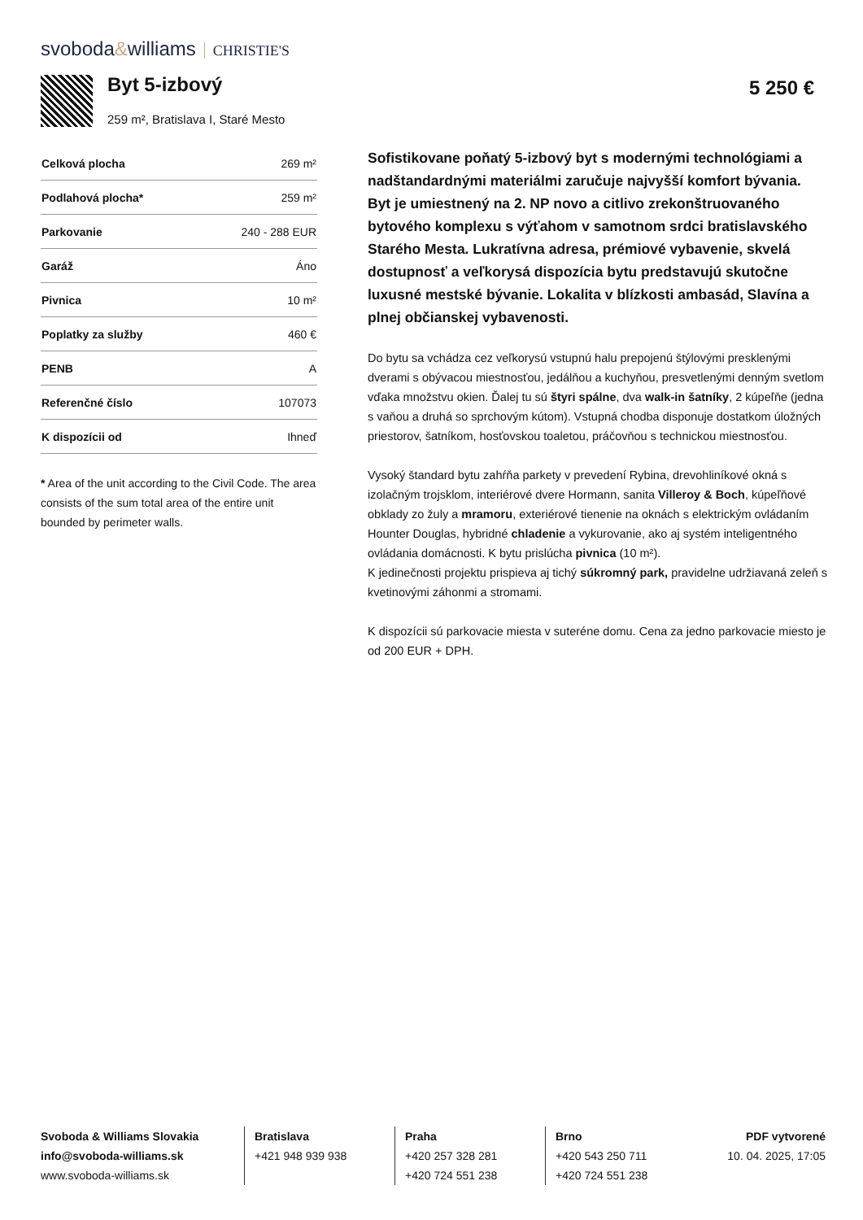svoboda&williams CHRISTIE'S
Byt 5-izbový 5 250 €
259 m², Bratislava I, Staré Mesto
| Celková plocha | 269 m² |
| Podlahová plocha* | 259 m² |
| Parkovanie | 240 - 288 EUR |
| Garáž | Áno |
| Pivnica | 10 m² |
| Poplatky za služby | 460 € |
| PENB | A |
| Referenčné číslo | 107073 |
| K dispozícii od | Ihneď |
* Area of the unit according to the Civil Code. The area consists of the sum total area of the entire unit bounded by perimeter walls.
Sofistikovane poňatý 5-izbový byt s modernými technológiami a nadštandardnými materiálmi zaručuje najvyšší komfort bývania. Byt je umiestnený na 2. NP novo a citlivo zrekonštruovaného bytového komplexu s výťahom v samotnom srdci bratislavského Starého Mesta. Lukratívna adresa, prémiové vybavenie, skvelá dostupnosť a veľkorysá dispozícia bytu predstavujú skutočne luxusné mestské bývanie. Lokalita v blízkosti ambasád, Slavína a plnej občianskej vybavenosti.
Do bytu sa vchádza cez veľkorysú vstupnú halu prepojenú štýlovými presklenými dverami s obývacou miestnosťou, jedálňou a kuchyňou, presvetlenými denným svetlom vďaka množstvu okien. Ďalej tu sú štyri spálne, dva walk-in šatníky, 2 kúpeľňe (jedna s vaňou a druhá so sprchovým kútom). Vstupná chodba disponuje dostatkom úložných priestorov, šatníkom, hosťovskou toaletou, práčovňou s technickou miestnosťou.
Vysoký štandard bytu zahŕňa parkety v prevedení Rybina, drevohliníkové okná s izolačným trojsklom, interiérové dvere Hormann, sanita Villeroy & Boch, kúpeľňové obklady zo žuly a mramoru, exteriérové tienenie na oknách s elektrickým ovládaním Hounter Douglas, hybridné chladenie a vykurovanie, ako aj systém inteligentného ovládania domácnosti. K bytu prislúcha pivnica (10 m²).
K jedinečnosti projektu prispieva aj tichý súkromný park, pravidelne udržiavaná zeleň s kvetinovými záhonmi a stromami.
K dispozícii sú parkovacie miesta v suteréne domu. Cena za jedno parkovacie miesto je od 200 EUR + DPH.
Svoboda & Williams Slovakia
info@svoboda-williams.sk
www.svoboda-williams.sk
Bratislava
+421 948 939 938
Praha
+420 257 328 281
+420 724 551 238
Brno
+420 543 250 711
+420 724 551 238
PDF vytvorené
10. 04. 2025, 17:05